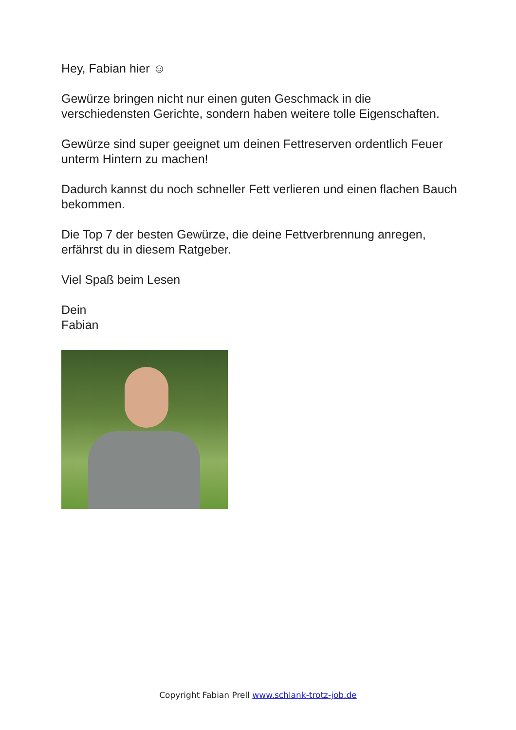Hey, Fabian hier ☺
Gewürze bringen nicht nur einen guten Geschmack in die verschiedensten Gerichte, sondern haben weitere tolle Eigenschaften.
Gewürze sind super geeignet um deinen Fettreserven ordentlich Feuer unterm Hintern zu machen!
Dadurch kannst du noch schneller Fett verlieren und einen flachen Bauch bekommen.
Die Top 7 der besten Gewürze, die deine Fettverbrennung anregen, erfährst du in diesem Ratgeber.
Viel Spaß beim Lesen
Dein
Fabian
Copyright Fabian Prell www.schlank-trotz-job.de